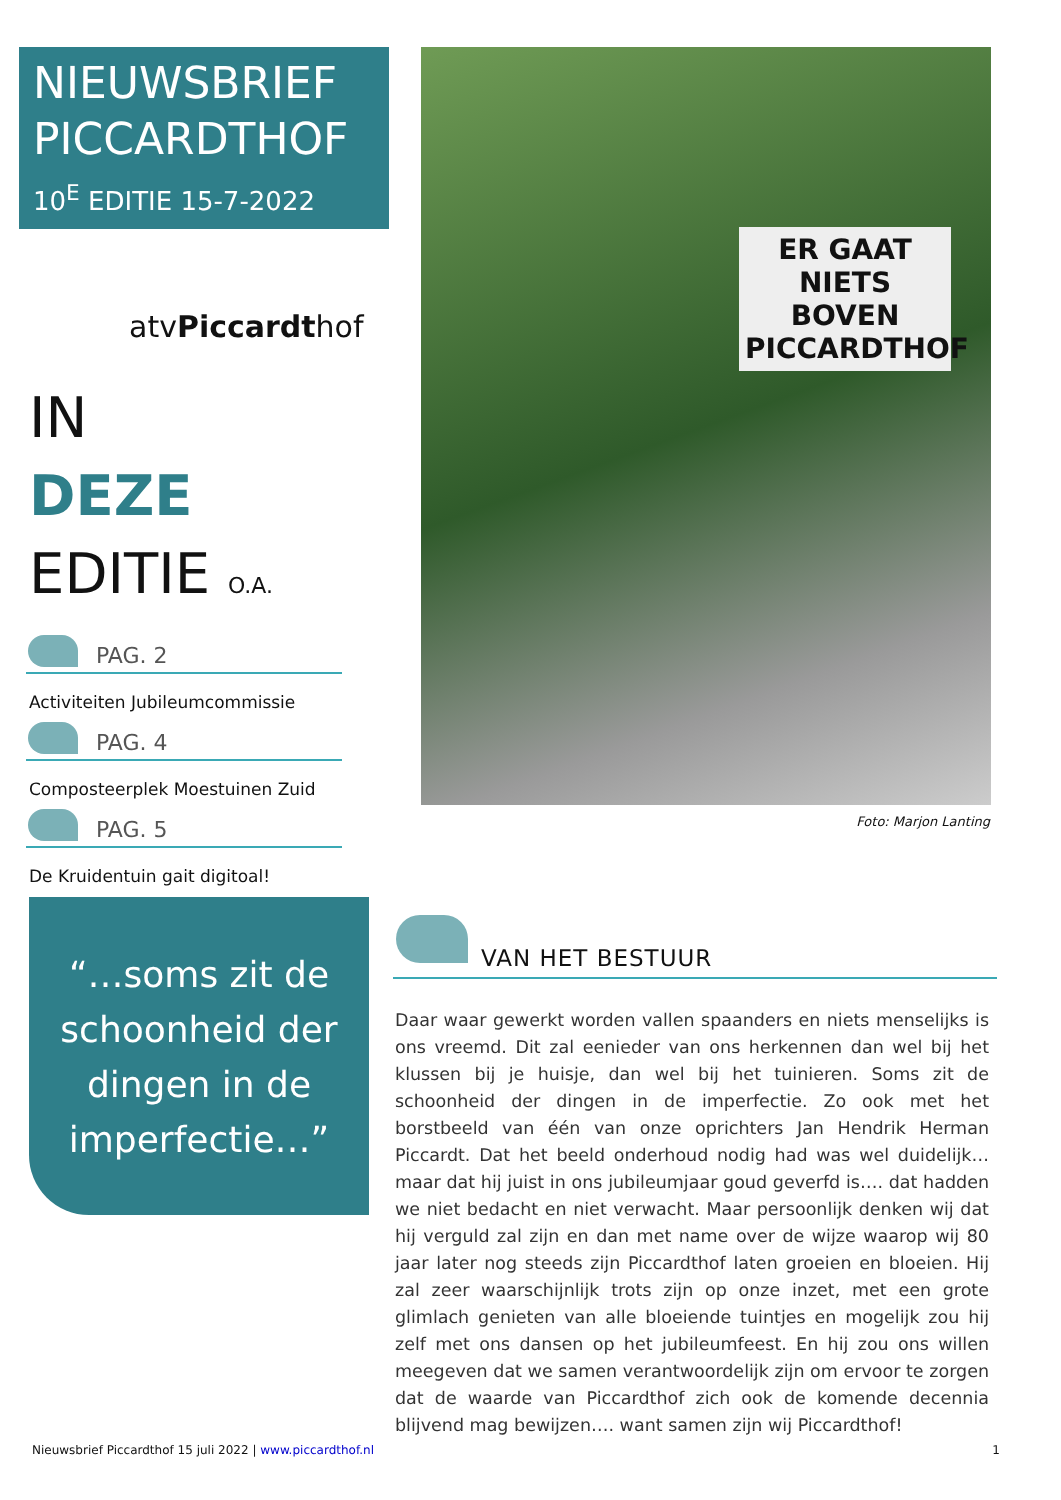NIEUWSBRIEF
PICCARDTHOF
10<sup>E</sup> EDITIE 15-7-2022
atvPiccardthof
IN
DEZE
EDITIE O.A.
PAG. 2
Activiteiten Jubileumcommissie
PAG. 4
Composteerplek Moestuinen Zuid
PAG. 5
De Kruidentuin gait digitoal!
“…soms zit de schoonheid der dingen in de imperfectie…”
ER GAAT NIETS BOVEN PICCARDTHOF
Foto: Marjon Lanting
VAN HET BESTUUR
Daar waar gewerkt worden vallen spaanders en niets menselijks is ons vreemd. Dit zal eenieder van ons herkennen dan wel bij het klussen bij je huisje, dan wel bij het tuinieren. Soms zit de schoonheid der dingen in de imperfectie. Zo ook met het borstbeeld van één van onze oprichters Jan Hendrik Herman Piccardt. Dat het beeld onderhoud nodig had was wel duidelijk… maar dat hij juist in ons jubileumjaar goud geverfd is…. dat hadden we niet bedacht en niet verwacht. Maar persoonlijk denken wij dat hij verguld zal zijn en dan met name over de wijze waarop wij 80 jaar later nog steeds zijn Piccardthof laten groeien en bloeien. Hij zal zeer waarschijnlijk trots zijn op onze inzet, met een grote glimlach genieten van alle bloeiende tuintjes en mogelijk zou hij zelf met ons dansen op het jubileumfeest. En hij zou ons willen meegeven dat we samen verantwoordelijk zijn om ervoor te zorgen dat de waarde van Piccardthof zich ook de komende decennia blijvend mag bewijzen…. want samen zijn wij Piccardthof!
Nieuwsbrief Piccardthof 15 juli 2022 | www.piccardthof.nl 1